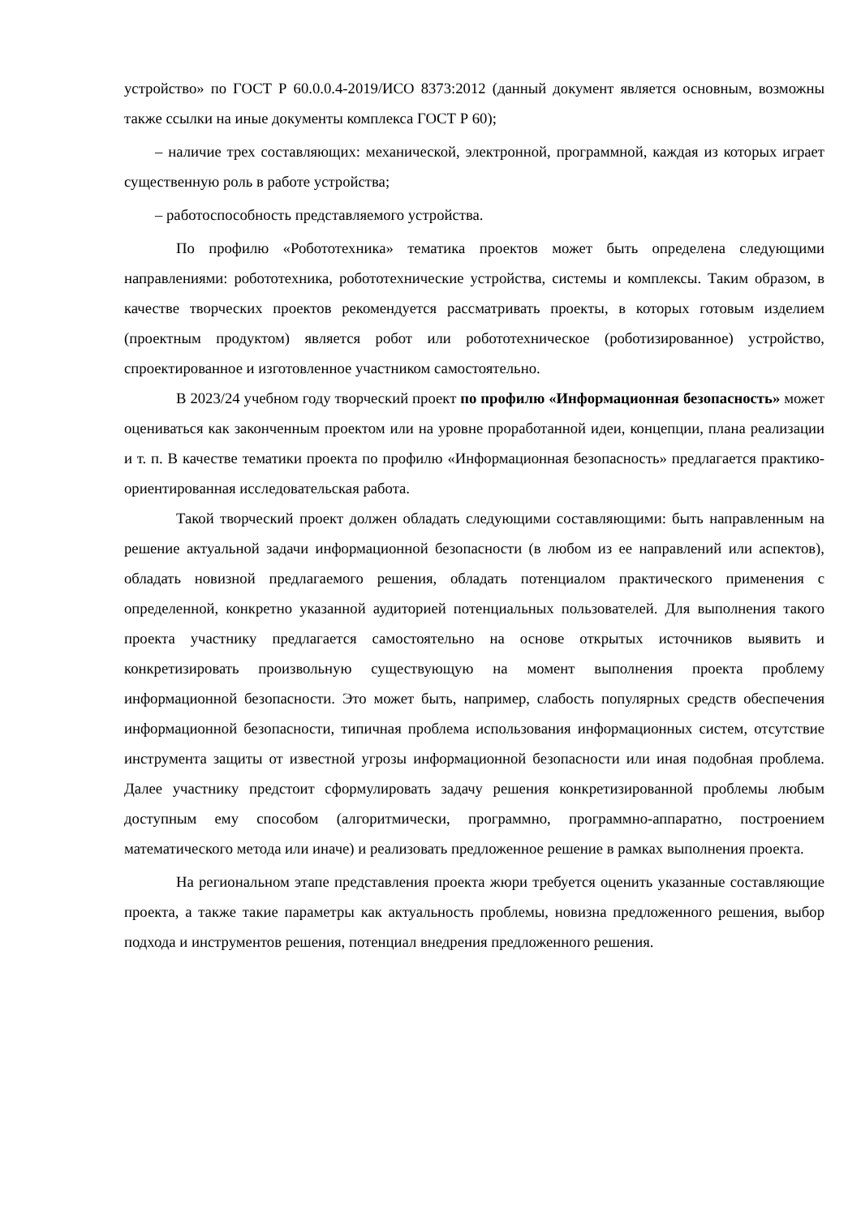устройство» по ГОСТ Р 60.0.0.4-2019/ИСО 8373:2012 (данный документ является основным, возможны также ссылки на иные документы комплекса ГОСТ Р 60);
– наличие трех составляющих: механической, электронной, программной, каждая из которых играет существенную роль в работе устройства;
– работоспособность представляемого устройства.
По профилю «Робототехника» тематика проектов может быть определена следующими направлениями: робототехника, робототехнические устройства, системы и комплексы. Таким образом, в качестве творческих проектов рекомендуется рассматривать проекты, в которых готовым изделием (проектным продуктом) является робот или робототехническое (роботизированное) устройство, спроектированное и изготовленное участником самостоятельно.
В 2023/24 учебном году творческий проект по профилю «Информационная безопасность» может оцениваться как законченным проектом или на уровне проработанной идеи, концепции, плана реализации и т. п. В качестве тематики проекта по профилю «Информационная безопасность» предлагается практико-ориентированная исследовательская работа.
Такой творческий проект должен обладать следующими составляющими: быть направленным на решение актуальной задачи информационной безопасности (в любом из ее направлений или аспектов), обладать новизной предлагаемого решения, обладать потенциалом практического применения с определенной, конкретно указанной аудиторией потенциальных пользователей. Для выполнения такого проекта участнику предлагается самостоятельно на основе открытых источников выявить и конкретизировать произвольную существующую на момент выполнения проекта проблему информационной безопасности. Это может быть, например, слабость популярных средств обеспечения информационной безопасности, типичная проблема использования информационных систем, отсутствие инструмента защиты от известной угрозы информационной безопасности или иная подобная проблема. Далее участнику предстоит сформулировать задачу решения конкретизированной проблемы любым доступным ему способом (алгоритмически, программно, программно-аппаратно, построением математического метода или иначе) и реализовать предложенное решение в рамках выполнения проекта.
На региональном этапе представления проекта жюри требуется оценить указанные составляющие проекта, а также такие параметры как актуальность проблемы, новизна предложенного решения, выбор подхода и инструментов решения, потенциал внедрения предложенного решения.